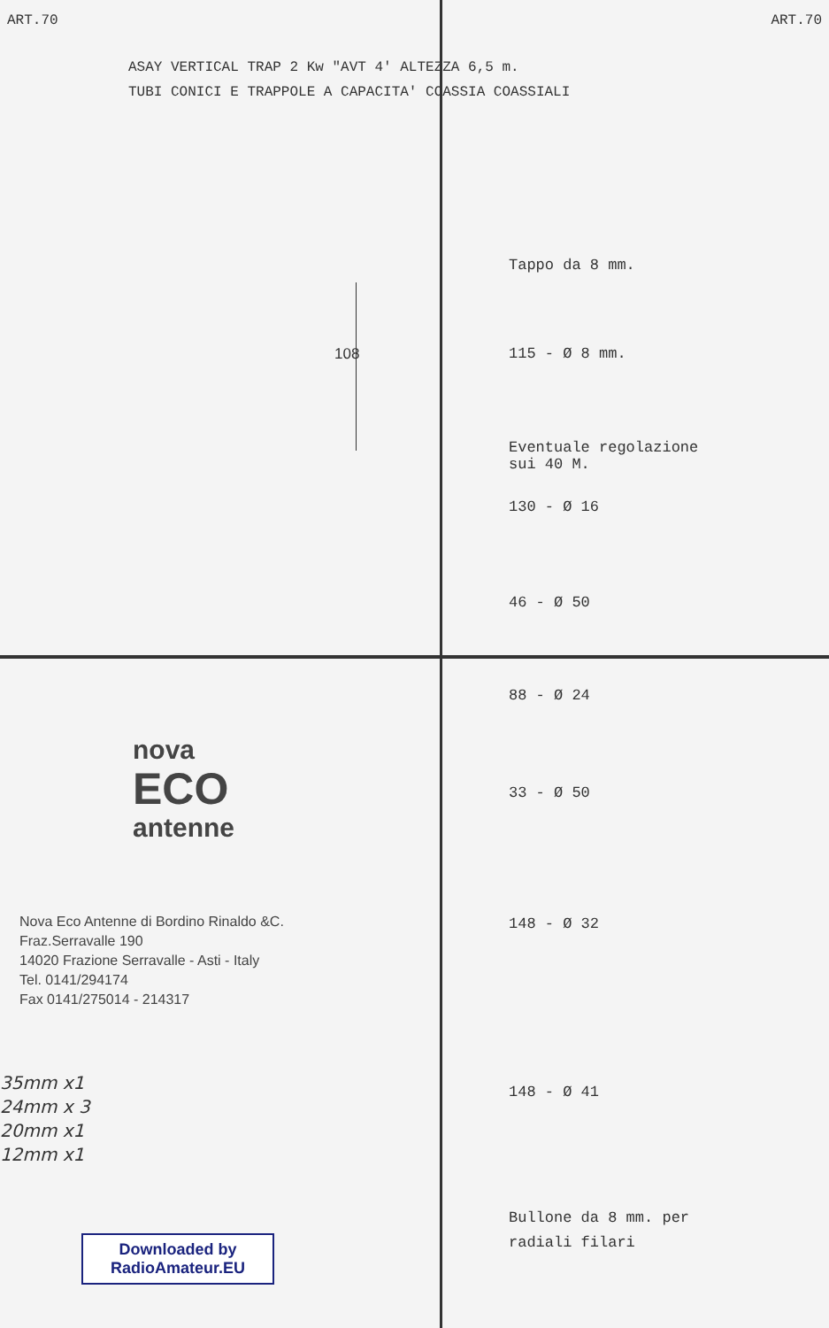ART.70 ART.70
ASAY VERTICAL TRAP 2 Kw "AVT 4' ALTEZZA 6,5 m.
TUBI CONICI E TRAPPOLE A CAPACITA' COASSIA COASSIALI
Tappo da 8 mm.
108 115 - Ø 8 mm.
Eventuale regolazione
sui 40 M.
130 - Ø 16
46 - Ø 50
88 - Ø 24
33 - Ø 50
148 - Ø 32
148 - Ø 41
Bullone da 8 mm. per
radiali filari
nova
ECO
antenne
Nova Eco Antenne di Bordino Rinaldo &C.
Fraz.Serravalle 190
14020 Frazione Serravalle - Asti - Italy
Tel. 0141/294174
Fax 0141/275014 - 214317
35mm x1
24mm x 3
20mm x1
12mm x1
Downloaded by
RadioAmateur.EU